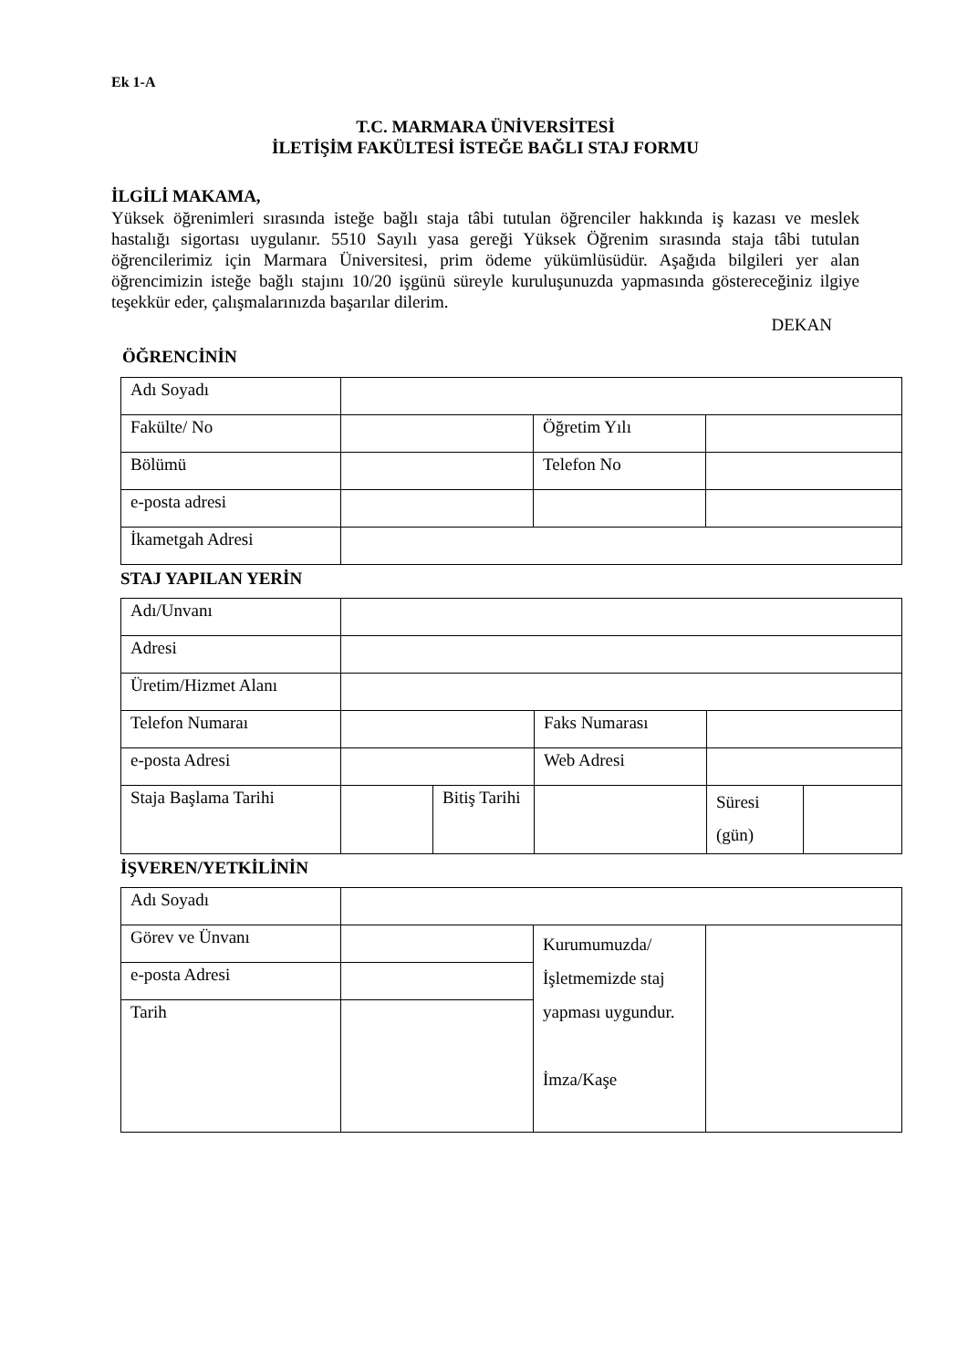Ek 1-A
T.C. MARMARA ÜNİVERSİTESİ
İLETİŞİM FAKÜLTESİ İSTEĞE BAĞLI STAJ FORMU
İLGİLİ MAKAMA,
Yüksek öğrenimleri sırasında isteğe bağlı staja tâbi tutulan öğrenciler hakkında iş kazası ve meslek hastalığı sigortası uygulanır. 5510 Sayılı yasa gereği Yüksek Öğrenim sırasında staja tâbi tutulan öğrencilerimiz için Marmara Üniversitesi, prim ödeme yükümlüsüdür. Aşağıda bilgileri yer alan öğrencimizin isteğe bağlı stajını 10/20 işgünü süreyle kuruluşunuzda yapmasında göstereceğiniz ilgiye teşekkür eder, çalışmalarınızda başarılar dilerim.
DEKAN
ÖĞRENCİNİN
| Adı Soyadı | | | |
| Fakülte/ No | | Öğretim Yılı | |
| Bölümü | | Telefon No | |
| e-posta adresi | | | |
| İkametgah Adresi | | | |
STAJ YAPILAN YERİN
| Adı/Unvanı | | | | | |
| Adresi | | | | | |
| Üretim/Hizmet Alanı | | | | | |
| Telefon Numaraı | | | Faks Numarası | | |
| e-posta Adresi | | | Web Adresi | | |
| Staja Başlama Tarihi | | Bitiş Tarihi | | Süresi (gün) | |
İŞVEREN/YETKİLİNİN
| Adı Soyadı | | | |
| Görev ve Ünvanı | | Kurumumuzda/ İşletmemizde staj yapması uygundur. İmza/Kaşe | |
| e-posta Adresi | | | |
| Tarih | | | |